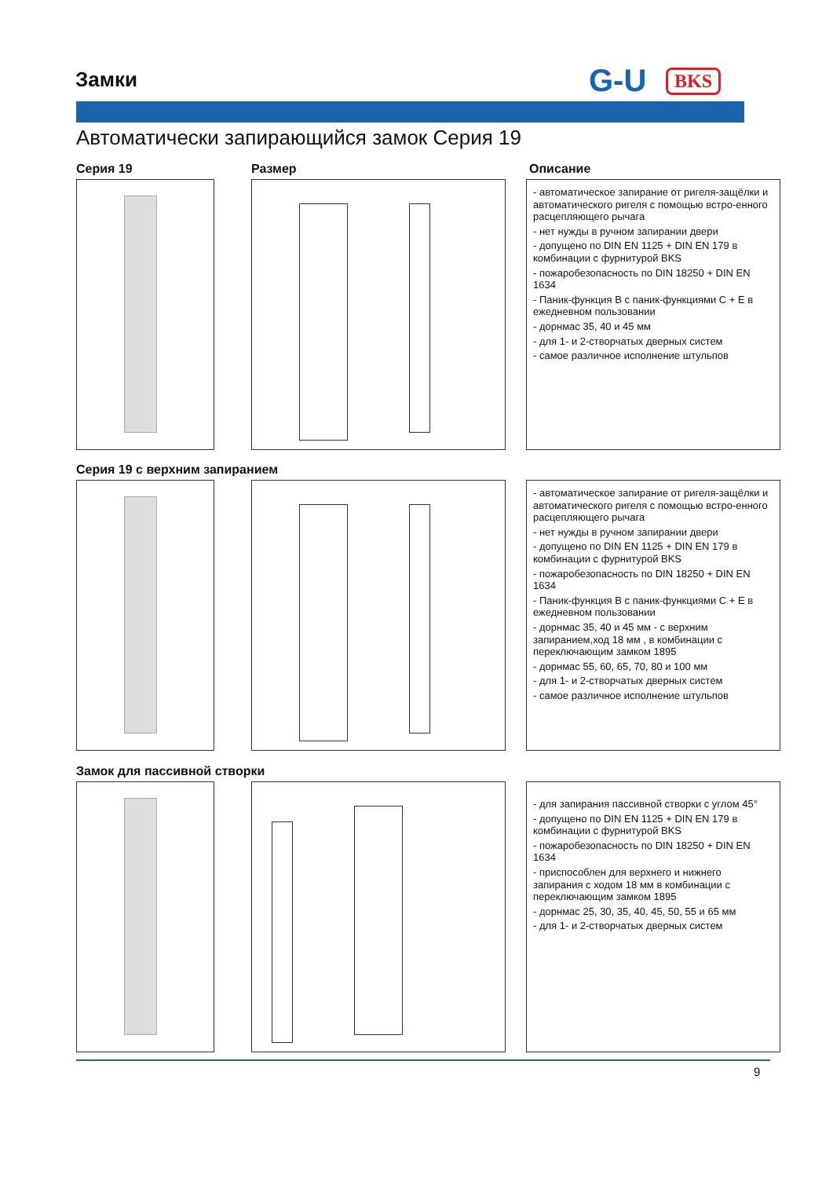Замки G-U BKS
Автоматически запирающийся замок Серия 19
Серия 19 Размер Описание
- автоматическое запирание от ригеля-защёлки и автоматического ригеля с помощью встро-енного расцепляющего рычага
- нет нужды в ручном запирании двери
- допущено по DIN EN 1125 + DIN EN 179 в комбинации с фурнитурой BKS
- пожаробезопасность по DIN 18250 + DIN EN 1634
- Паник-функция B с паник-функциями C + E в ежедневном пользовании
- дорнмас 35, 40 и 45 мм
- для 1- и 2-створчатых дверных систем
- самое различное исполнение штульпов
Серия 19 с верхним запиранием
- автоматическое запирание от ригеля-защёлки и автоматического ригеля с помощью встро-енного расцепляющего рычага
- нет нужды в ручном запирании двери
- допущено по DIN EN 1125 + DIN EN 179 в комбинации с фурнитурой BKS
- пожаробезопасность по DIN 18250 + DIN EN 1634
- Паник-функция B с паник-функциями C + E в ежедневном пользовании
- дорнмас 35, 40 и 45 мм - с верхним запиранием,ход 18 мм , в комбинации с переключающим замком 1895
- дорнмас 55, 60, 65, 70, 80 и 100 мм
- для 1- и 2-створчатых дверных систем
- самое различное исполнение штульпов
Замок для пассивной створки
- для запирания пассивной створки с углом 45°
- допущено по DIN EN 1125 + DIN EN 179 в комбинации с фурнитурой BKS
- пожаробезопасность по DIN 18250 + DIN EN 1634
- приспособлен для верхнего и нижнего запирания с ходом 18 мм в комбинации с переключающим замком 1895
- дорнмас 25, 30, 35, 40, 45, 50, 55 и 65 мм
- для 1- и 2-створчатых дверных систем
9